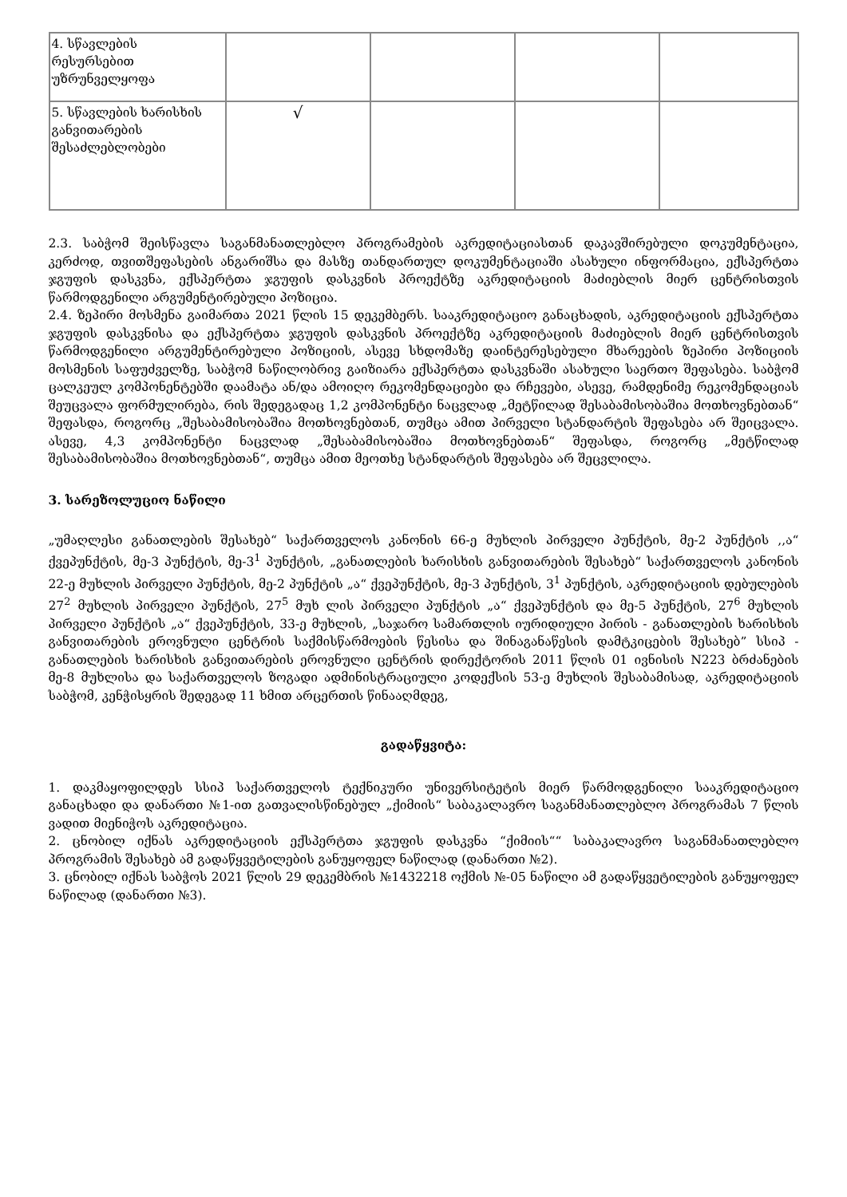| 4. სწავლების რესურსებით უზრუნველყოფა | | | | |
| 5. სწავლების ხარისხის განვითარების შესაძლებლობები | √ | | | |
2.3. საბჭომ შეისწავლა საგანმანათლებლო პროგრამების აკრედიტაციასთან დაკავშირებული დოკუმენტაცია, კერძოდ, თვითშეფასების ანგარიშსა და მასზე თანდართულ დოკუმენტაციაში ასახული ინფორმაცია, ექსპერტთა ჯგუფის დასკვნა, ექსპერტთა ჯგუფის დასკვნის პროექტზე აკრედიტაციის მაძიებლის მიერ ცენტრისთვის წარმოდგენილი არგუმენტირებული პოზიცია.
2.4. ზეპირი მოსმენა გაიმართა 2021 წლის 15 დეკემბერს. სააკრედიტაციო განაცხადის, აკრედიტაციის ექსპერტთა ჯგუფის დასკვნისა და ექსპერტთა ჯგუფის დასკვნის პროექტზე აკრედიტაციის მაძიებლის მიერ ცენტრისთვის წარმოდგენილი არგუმენტირებული პოზიციის, ასევე სხდომაზე დაინტერესებული მხარეების ზეპირი პოზიციის მოსმენის საფუძველზე, საბჭომ ნაწილობრივ გაიზიარა ექსპერტთა დასკვნაში ასახული საერთო შეფასება. საბჭომ ცალკეულ კომპონენტებში დაამატა ან/და ამოიღო რეკომენდაციები და რჩევები, ასევე, რამდენიმე რეკომენდაციას შეუცვალა ფორმულირება, რის შედეგადაც 1,2 კომპონენტი ნაცვლად „მეტწილად შესაბამისობაშია მოთხოვნებთან“ შეფასდა, როგორც „შესაბამისობაშია მოთხოვნებთან, თუმცა ამით პირველი სტანდარტის შეფასება არ შეიცვალა. ასევე, 4,3 კომპონენტი ნაცვლად „შესაბამისობაშია მოთხოვნებთან“ შეფასდა, როგორც „მეტწილად შესაბამისობაშია მოთხოვნებთან“, თუმცა ამით მეოთხე სტანდარტის შეფასება არ შეცვლილა.
3. სარეზოლუციო ნაწილი
„უმაღლესი განათლების შესახებ“ საქართველოს კანონის 66-ე მუხლის პირველი პუნქტის, მე-2 პუნქტის ,,ა“ ქვეპუნქტის, მე-3 პუნქტის, მე-3<sup>1</sup> პუნქტის, „განათლების ხარისხის განვითარების შესახებ“ საქართველოს კანონის 22-ე მუხლის პირველი პუნქტის, მე-2 პუნქტის „ა“ ქვეპუნქტის, მე-3 პუნქტის, 3<sup>1</sup> პუნქტის, აკრედიტაციის დებულების 27<sup>2</sup> მუხლის პირველი პუნქტის, 27<sup>5</sup> მუხ ლის პირველი პუნქტის „ა“ ქვეპუნქტის და მე-5 პუნქტის, 27<sup>6</sup> მუხლის პირველი პუნქტის „ა“ ქვეპუნქტის, 33-ე მუხლის, „საჯარო სამართლის იურიდიული პირის - განათლების ხარისხის განვითარების ეროვნული ცენტრის საქმისწარმოების წესისა და შინაგანაწესის დამტკიცების შესახებ” სსიპ - განათლების ხარისხის განვითარების ეროვნული ცენტრის დირექტორის 2011 წლის 01 ივნისის N223 ბრძანების მე-8 მუხლისა და საქართველოს ზოგადი ადმინისტრაციული კოდექსის 53-ე მუხლის შესაბამისად, აკრედიტაციის საბჭომ, კენჭისყრის შედეგად 11 ხმით არცერთის წინააღმდეგ,
გადაწყვიტა:
1. დაკმაყოფილდეს სსიპ საქართველოს ტექნიკური უნივერსიტეტის მიერ წარმოდგენილი სააკრედიტაციო განაცხადი და დანართი №1-ით გათვალისწინებულ „ქიმიის“ საბაკალავრო საგანმანათლებლო პროგრამას 7 წლის ვადით მიენიჭოს აკრედიტაცია.
2. ცნობილ იქნას აკრედიტაციის ექსპერტთა ჯგუფის დასკვნა “ქიმიის““ საბაკალავრო საგანმანათლებლო პროგრამის შესახებ ამ გადაწყვეტილების განუყოფელ ნაწილად (დანართი №2).
3. ცნობილ იქნას საბჭოს 2021 წლის 29 დეკემბრის №1432218 ოქმის №-05 ნაწილი ამ გადაწყვეტილების განუყოფელ ნაწილად (დანართი №3).